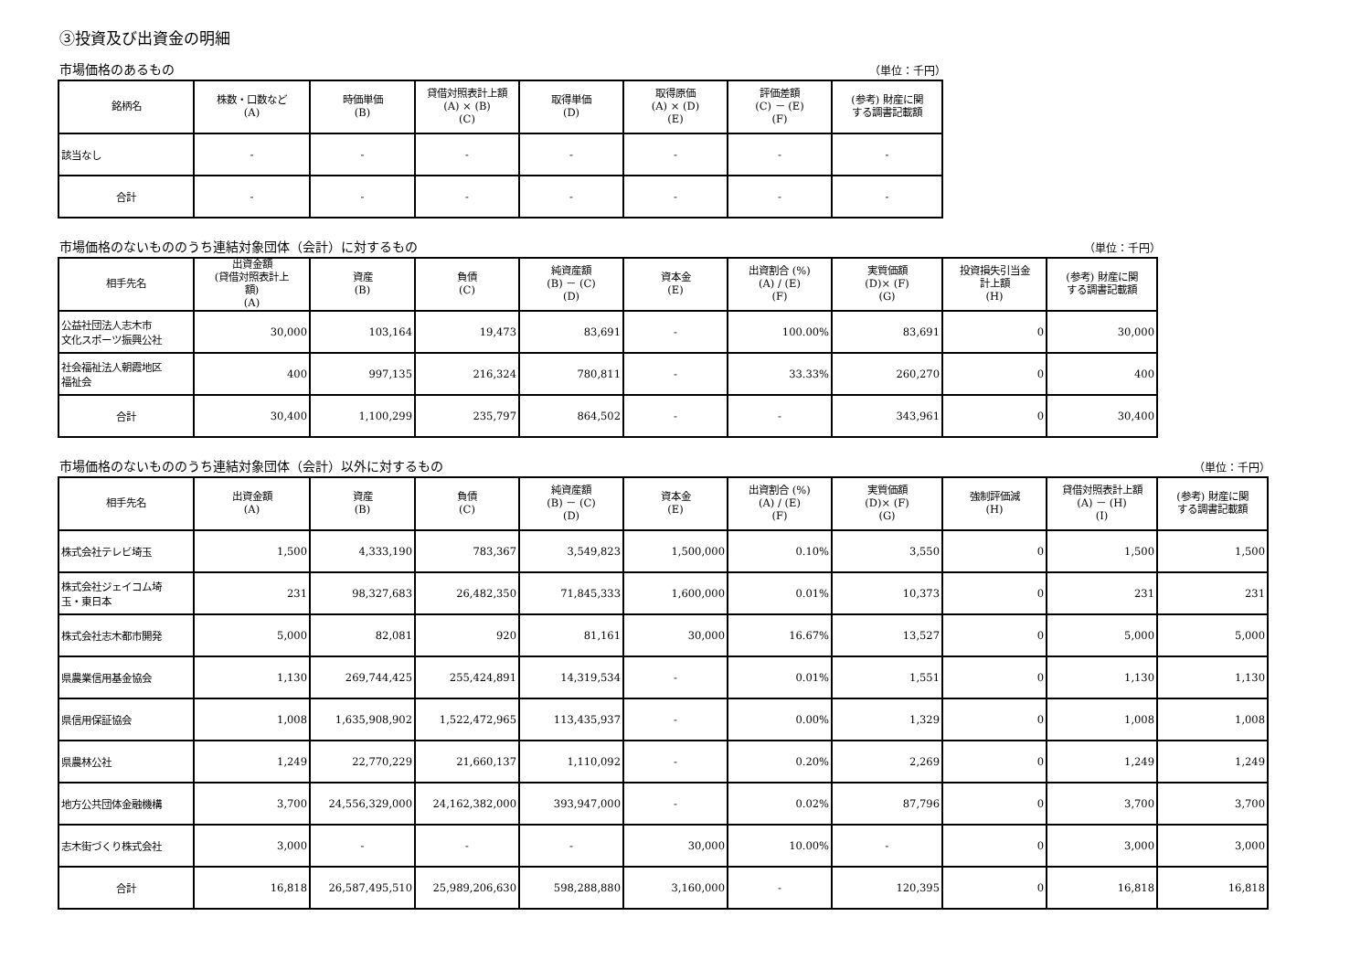③投資及び出資金の明細
市場価格のあるもの （単位：千円）
| 銘柄名 | 株数・口数など (A) | 時価単価 (B) | 貸借対照表計上額 (A) × (B) (C) | 取得単価 (D) | 取得原価 (A) × (D) (E) | 評価差額 (C) － (E) (F) | (参考) 財産に関 する調書記載額 |
| --- | --- | --- | --- | --- | --- | --- | --- |
| 該当なし | - | - | - | - | - | - | - |
| 合計 | - | - | - | - | - | - | - |
市場価格のないもののうち連結対象団体（会計）に対するもの （単位：千円）
| 相手先名 | 出資金額 (貸借対照表計上 額) (A) | 資産 (B) | 負債 (C) | 純資産額 (B) － (C) (D) | 資本金 (E) | 出資割合 (%) (A) / (E) (F) | 実質価額 (D)× (F) (G) | 投資損失引当金 計上額 (H) | (参考) 財産に関 する調書記載額 |
| --- | --- | --- | --- | --- | --- | --- | --- | --- | --- |
| 公益社団法人志木市 文化スポーツ振興公社 | 30,000 | 103,164 | 19,473 | 83,691 | - | 100.00% | 83,691 | 0 | 30,000 |
| 社会福祉法人朝霞地区 福祉会 | 400 | 997,135 | 216,324 | 780,811 | - | 33.33% | 260,270 | 0 | 400 |
| 合計 | 30,400 | 1,100,299 | 235,797 | 864,502 | - | - | 343,961 | 0 | 30,400 |
市場価格のないもののうち連結対象団体（会計）以外に対するもの （単位：千円）
| 相手先名 | 出資金額 (A) | 資産 (B) | 負債 (C) | 純資産額 (B) － (C) (D) | 資本金 (E) | 出資割合 (%) (A) / (E) (F) | 実質価額 (D)× (F) (G) | 強制評価減 (H) | 貸借対照表計上額 (A) － (H) (I) | (参考) 財産に関 する調書記載額 |
| --- | --- | --- | --- | --- | --- | --- | --- | --- | --- | --- |
| 株式会社テレビ埼玉 | 1,500 | 4,333,190 | 783,367 | 3,549,823 | 1,500,000 | 0.10% | 3,550 | 0 | 1,500 | 1,500 |
| 株式会社ジェイコム埼 玉・東日本 | 231 | 98,327,683 | 26,482,350 | 71,845,333 | 1,600,000 | 0.01% | 10,373 | 0 | 231 | 231 |
| 株式会社志木都市開発 | 5,000 | 82,081 | 920 | 81,161 | 30,000 | 16.67% | 13,527 | 0 | 5,000 | 5,000 |
| 県農業信用基金協会 | 1,130 | 269,744,425 | 255,424,891 | 14,319,534 | - | 0.01% | 1,551 | 0 | 1,130 | 1,130 |
| 県信用保証協会 | 1,008 | 1,635,908,902 | 1,522,472,965 | 113,435,937 | - | 0.00% | 1,329 | 0 | 1,008 | 1,008 |
| 県農林公社 | 1,249 | 22,770,229 | 21,660,137 | 1,110,092 | - | 0.20% | 2,269 | 0 | 1,249 | 1,249 |
| 地方公共団体金融機構 | 3,700 | 24,556,329,000 | 24,162,382,000 | 393,947,000 | - | 0.02% | 87,796 | 0 | 3,700 | 3,700 |
| 志木街づくり株式会社 | 3,000 | - | - | - | 30,000 | 10.00% | - | 0 | 3,000 | 3,000 |
| 合計 | 16,818 | 26,587,495,510 | 25,989,206,630 | 598,288,880 | 3,160,000 | - | 120,395 | 0 | 16,818 | 16,818 |